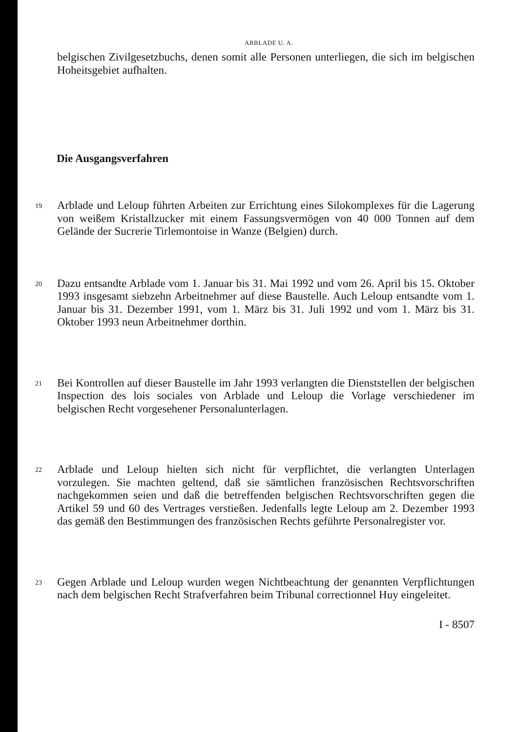ARBLADE U. A.
belgischen Zivilgesetzbuchs, denen somit alle Personen unterliegen, die sich im belgischen Hoheitsgebiet aufhalten.
Die Ausgangsverfahren
19
Arblade und Leloup führten Arbeiten zur Errichtung eines Silokomplexes für die Lagerung von weißem Kristallzucker mit einem Fassungsvermögen von 40 000 Tonnen auf dem Gelände der Sucrerie Tirlemontoise in Wanze (Belgien) durch.
20
Dazu entsandte Arblade vom 1. Januar bis 31. Mai 1992 und vom 26. April bis 15. Oktober 1993 insgesamt siebzehn Arbeitnehmer auf diese Baustelle. Auch Leloup entsandte vom 1. Januar bis 31. Dezember 1991, vom 1. März bis 31. Juli 1992 und vom 1. März bis 31. Oktober 1993 neun Arbeitnehmer dorthin.
21
Bei Kontrollen auf dieser Baustelle im Jahr 1993 verlangten die Dienststellen der belgischen Inspection des lois sociales von Arblade und Leloup die Vorlage verschiedener im belgischen Recht vorgesehener Personalunterlagen.
22
Arblade und Leloup hielten sich nicht für verpflichtet, die verlangten Unterlagen vorzulegen. Sie machten geltend, daß sie sämtlichen französischen Rechtsvorschriften nachgekommen seien und daß die betreffenden belgischen Rechtsvorschriften gegen die Artikel 59 und 60 des Vertrages verstießen. Jedenfalls legte Leloup am 2. Dezember 1993 das gemäß den Bestimmungen des französischen Rechts geführte Personalregister vor.
23
Gegen Arblade und Leloup wurden wegen Nichtbeachtung der genannten Verpflichtungen nach dem belgischen Recht Strafverfahren beim Tribunal correctionnel Huy eingeleitet.
I - 8507